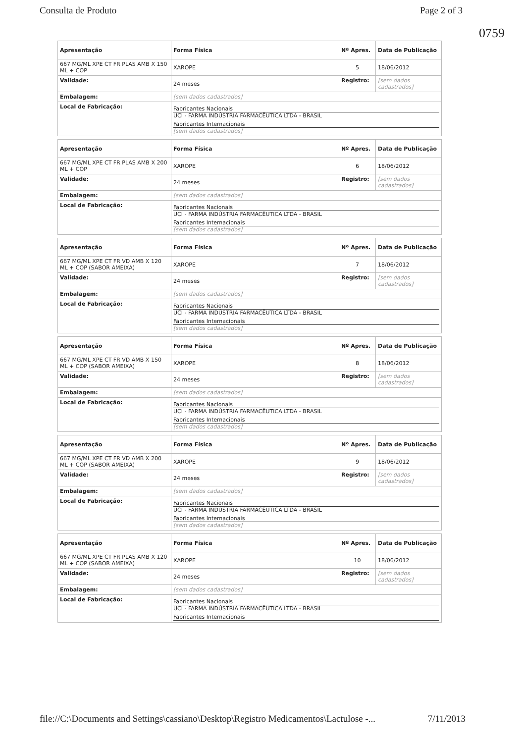Consulta de Produto Page 2 of 3
0759
| Apresentação | Forma Física | Nº Apres. | Data de Publicação |
| --- | --- | --- | --- |
| 667 MG/ML XPE CT FR PLAS AMB X 150 ML + COP | XAROPE | 5 | 18/06/2012 |
| Validade: | 24 meses | Registro: | [sem dados cadastrados] |
| Embalagem: | [sem dados cadastrados] | | |
| Local de Fabricação: | Fabricantes Nacionais UCI - FARMA INDÚSTRIA FARMACÊUTICA LTDA - BRASIL Fabricantes Internacionais [sem dados cadastrados] | | |
| Apresentação | Forma Física | Nº Apres. | Data de Publicação |
| --- | --- | --- | --- |
| 667 MG/ML XPE CT FR PLAS AMB X 200 ML + COP | XAROPE | 6 | 18/06/2012 |
| Validade: | 24 meses | Registro: | [sem dados cadastrados] |
| Embalagem: | [sem dados cadastrados] | | |
| Local de Fabricação: | Fabricantes Nacionais UCI - FARMA INDÚSTRIA FARMACÊUTICA LTDA - BRASIL Fabricantes Internacionais [sem dados cadastrados] | | |
| Apresentação | Forma Física | Nº Apres. | Data de Publicação |
| --- | --- | --- | --- |
| 667 MG/ML XPE CT FR VD AMB X 120 ML + COP (SABOR AMEIXA) | XAROPE | 7 | 18/06/2012 |
| Validade: | 24 meses | Registro: | [sem dados cadastrados] |
| Embalagem: | [sem dados cadastrados] | | |
| Local de Fabricação: | Fabricantes Nacionais UCI - FARMA INDÚSTRIA FARMACÊUTICA LTDA - BRASIL Fabricantes Internacionais [sem dados cadastrados] | | |
| Apresentação | Forma Física | Nº Apres. | Data de Publicação |
| --- | --- | --- | --- |
| 667 MG/ML XPE CT FR VD AMB X 150 ML + COP (SABOR AMEIXA) | XAROPE | 8 | 18/06/2012 |
| Validade: | 24 meses | Registro: | [sem dados cadastrados] |
| Embalagem: | [sem dados cadastrados] | | |
| Local de Fabricação: | Fabricantes Nacionais UCI - FARMA INDÚSTRIA FARMACÊUTICA LTDA - BRASIL Fabricantes Internacionais [sem dados cadastrados] | | |
| Apresentação | Forma Física | Nº Apres. | Data de Publicação |
| --- | --- | --- | --- |
| 667 MG/ML XPE CT FR VD AMB X 200 ML + COP (SABOR AMEIXA) | XAROPE | 9 | 18/06/2012 |
| Validade: | 24 meses | Registro: | [sem dados cadastrados] |
| Embalagem: | [sem dados cadastrados] | | |
| Local de Fabricação: | Fabricantes Nacionais UCI - FARMA INDÚSTRIA FARMACÊUTICA LTDA - BRASIL Fabricantes Internacionais [sem dados cadastrados] | | |
| Apresentação | Forma Física | Nº Apres. | Data de Publicação |
| --- | --- | --- | --- |
| 667 MG/ML XPE CT FR PLAS AMB X 120 ML + COP (SABOR AMEIXA) | XAROPE | 10 | 18/06/2012 |
| Validade: | 24 meses | Registro: | [sem dados cadastrados] |
| Embalagem: | [sem dados cadastrados] | | |
| Local de Fabricação: | Fabricantes Nacionais UCI - FARMA INDÚSTRIA FARMACÊUTICA LTDA - BRASIL Fabricantes Internacionais | | |
file://C:\Documents and Settings\cassiano\Desktop\Registro Medicamentos\Lactulose -... 7/11/2013